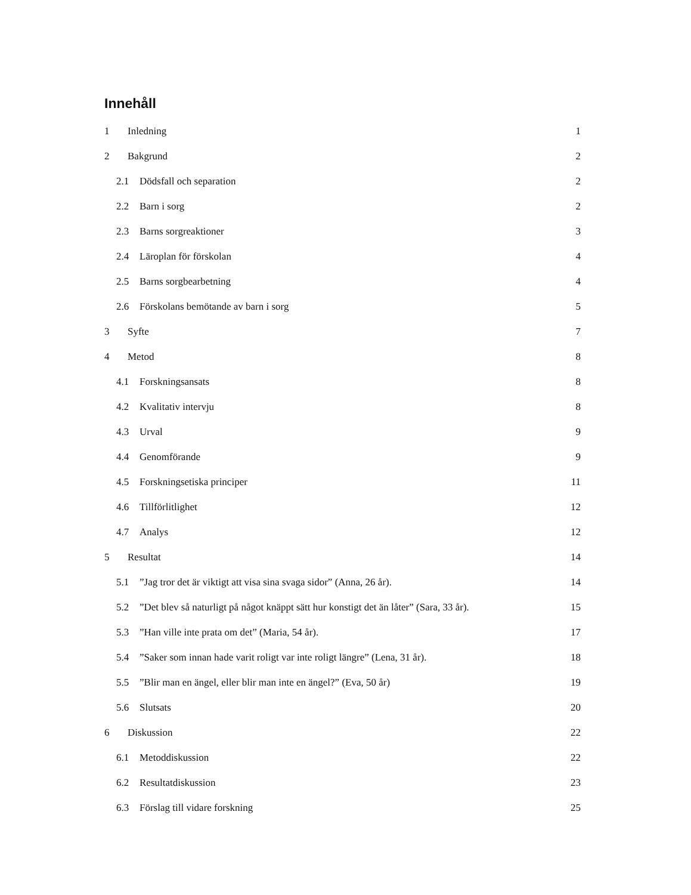Innehåll
1 Inledning 1
2 Bakgrund 2
2.1 Dödsfall och separation 2
2.2 Barn i sorg 2
2.3 Barns sorgreaktioner 3
2.4 Läroplan för förskolan 4
2.5 Barns sorgbearbetning 4
2.6 Förskolans bemötande av barn i sorg 5
3 Syfte 7
4 Metod 8
4.1 Forskningsansats 8
4.2 Kvalitativ intervju 8
4.3 Urval 9
4.4 Genomförande 9
4.5 Forskningsetiska principer 11
4.6 Tillförlitlighet 12
4.7 Analys 12
5 Resultat 14
5.1”Jag tror det är viktigt att visa sina svaga sidor” (Anna, 26 år). 14
5.2”Det blev så naturligt på något knäppt sätt hur konstigt det än låter” (Sara, 33 år). 15
5.3”Han ville inte prata om det” (Maria, 54 år). 17
5.4”Saker som innan hade varit roligt var inte roligt längre” (Lena, 31 år). 18
5.5”Blir man en ängel, eller blir man inte en ängel?” (Eva, 50 år) 19
5.6 Slutsats 20
6 Diskussion 22
6.1 Metoddiskussion 22
6.2 Resultatdiskussion 23
6.3 Förslag till vidare forskning 25